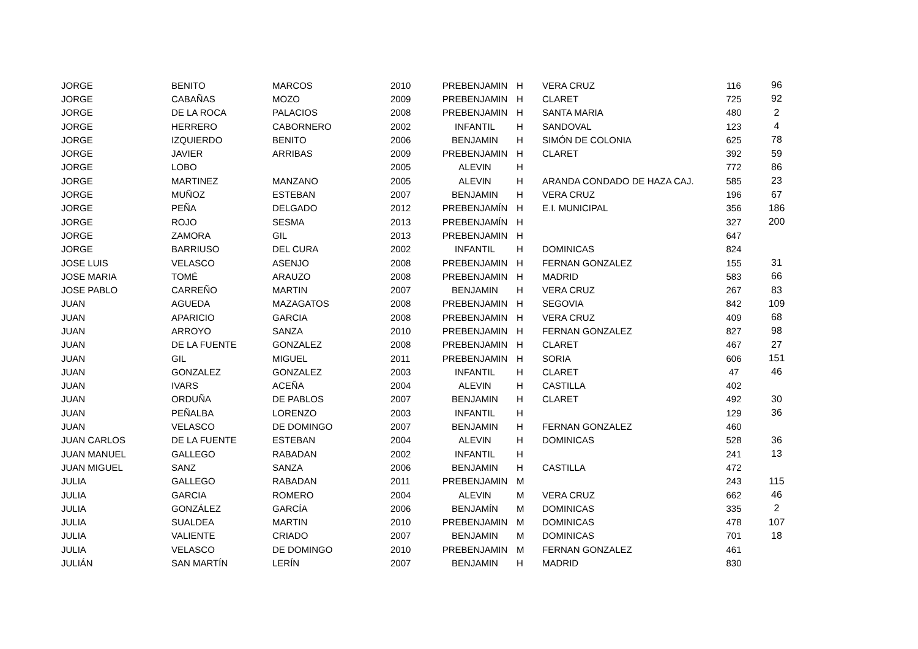| JORGE | BENITO | MARCOS | 2010 | PREBENJAMIN | H | VERA CRUZ | 116 | 96 |
| JORGE | CABAÑAS | MOZO | 2009 | PREBENJAMIN | H | CLARET | 725 | 92 |
| JORGE | DE LA ROCA | PALACIOS | 2008 | PREBENJAMIN | H | SANTA MARIA | 480 | 2 |
| JORGE | HERRERO | CABORNERO | 2002 | INFANTIL | H | SANDOVAL | 123 | 4 |
| JORGE | IZQUIERDO | BENITO | 2006 | BENJAMIN | H | SIMÓN DE COLONIA | 625 | 78 |
| JORGE | JAVIER | ARRIBAS | 2009 | PREBENJAMIN | H | CLARET | 392 | 59 |
| JORGE | LOBO | | 2005 | ALEVIN | H | | 772 | 86 |
| JORGE | MARTINEZ | MANZANO | 2005 | ALEVIN | H | ARANDA CONDADO DE HAZA CAJ. | 585 | 23 |
| JORGE | MUÑOZ | ESTEBAN | 2007 | BENJAMIN | H | VERA CRUZ | 196 | 67 |
| JORGE | PEÑA | DELGADO | 2012 | PREBENJAMÍN | H | E.I. MUNICIPAL | 356 | 186 |
| JORGE | ROJO | SESMA | 2013 | PREBENJAMÍN | H | | 327 | 200 |
| JORGE | ZAMORA | GIL | 2013 | PREBENJAMIN | H | | 647 | |
| JORGE | BARRIUSO | DEL CURA | 2002 | INFANTIL | H | DOMINICAS | 824 | |
| JOSE LUIS | VELASCO | ASENJO | 2008 | PREBENJAMIN | H | FERNAN GONZALEZ | 155 | 31 |
| JOSE MARIA | TOMÉ | ARAUZO | 2008 | PREBENJAMIN | H | MADRID | 583 | 66 |
| JOSE PABLO | CARREÑO | MARTIN | 2007 | BENJAMIN | H | VERA CRUZ | 267 | 83 |
| JUAN | AGUEDA | MAZAGATOS | 2008 | PREBENJAMIN | H | SEGOVIA | 842 | 109 |
| JUAN | APARICIO | GARCIA | 2008 | PREBENJAMIN | H | VERA CRUZ | 409 | 68 |
| JUAN | ARROYO | SANZA | 2010 | PREBENJAMIN | H | FERNAN GONZALEZ | 827 | 98 |
| JUAN | DE LA FUENTE | GONZALEZ | 2008 | PREBENJAMIN | H | CLARET | 467 | 27 |
| JUAN | GIL | MIGUEL | 2011 | PREBENJAMIN | H | SORIA | 606 | 151 |
| JUAN | GONZALEZ | GONZALEZ | 2003 | INFANTIL | H | CLARET | 47 | 46 |
| JUAN | IVARS | ACEÑA | 2004 | ALEVIN | H | CASTILLA | 402 | |
| JUAN | ORDUÑA | DE PABLOS | 2007 | BENJAMIN | H | CLARET | 492 | 30 |
| JUAN | PEÑALBA | LORENZO | 2003 | INFANTIL | H | | 129 | 36 |
| JUAN | VELASCO | DE DOMINGO | 2007 | BENJAMIN | H | FERNAN GONZALEZ | 460 | |
| JUAN CARLOS | DE LA FUENTE | ESTEBAN | 2004 | ALEVIN | H | DOMINICAS | 528 | 36 |
| JUAN MANUEL | GALLEGO | RABADAN | 2002 | INFANTIL | H | | 241 | 13 |
| JUAN MIGUEL | SANZ | SANZA | 2006 | BENJAMIN | H | CASTILLA | 472 | |
| JULIA | GALLEGO | RABADAN | 2011 | PREBENJAMIN | M | | 243 | 115 |
| JULIA | GARCIA | ROMERO | 2004 | ALEVIN | M | VERA CRUZ | 662 | 46 |
| JULIA | GONZÁLEZ | GARCÍA | 2006 | BENJAMÍN | M | DOMINICAS | 335 | 2 |
| JULIA | SUALDEA | MARTIN | 2010 | PREBENJAMIN | M | DOMINICAS | 478 | 107 |
| JULIA | VALIENTE | CRIADO | 2007 | BENJAMIN | M | DOMINICAS | 701 | 18 |
| JULIA | VELASCO | DE DOMINGO | 2010 | PREBENJAMIN | M | FERNAN GONZALEZ | 461 | |
| JULIÁN | SAN MARTÍN | LERÍN | 2007 | BENJAMIN | H | MADRID | 830 | |